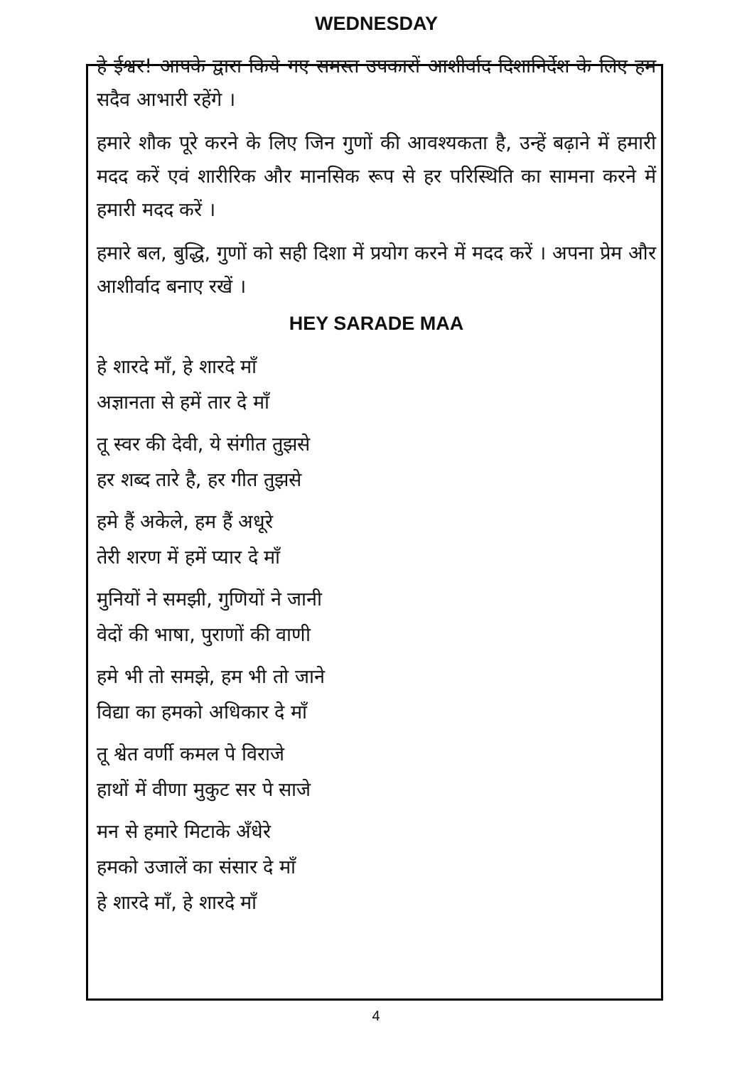WEDNESDAY
हे ईश्वर! आपके द्वारा किये गए समस्त उपकारों आशीर्वाद दिशानिर्देश के लिए हम सदैव आभारी रहेंगे ।
हमारे शौक पूरे करने के लिए जिन गुणों की आवश्यकता है, उन्हें बढ़ाने में हमारी मदद करें एवं शारीरिक और मानसिक रूप से हर परिस्थिति का सामना करने में हमारी मदद करें ।
हमारे बल, बुद्धि, गुणों को सही दिशा में प्रयोग करने में मदद करें । अपना प्रेम और आशीर्वाद बनाए रखें ।
HEY SARADE MAA
हे शारदे माँ, हे शारदे माँ
अज्ञानता से हमें तार दे माँ
तू स्वर की देवी, ये संगीत तुझसे
हर शब्द तारे है, हर गीत तुझसे
हमे हैं अकेले, हम हैं अधूरे
तेरी शरण में हमें प्यार दे माँ
मुनियों ने समझी, गुणियों ने जानी
वेदों की भाषा, पुराणों की वाणी
हमे भी तो समझे, हम भी तो जाने
विद्या का हमको अधिकार दे माँ
तू श्वेत वर्णी कमल पे विराजे
हाथों में वीणा मुकुट सर पे साजे
मन से हमारे मिटाके अँधेरे
हमको उजालें का संसार दे माँ
हे शारदे माँ, हे शारदे माँ
4